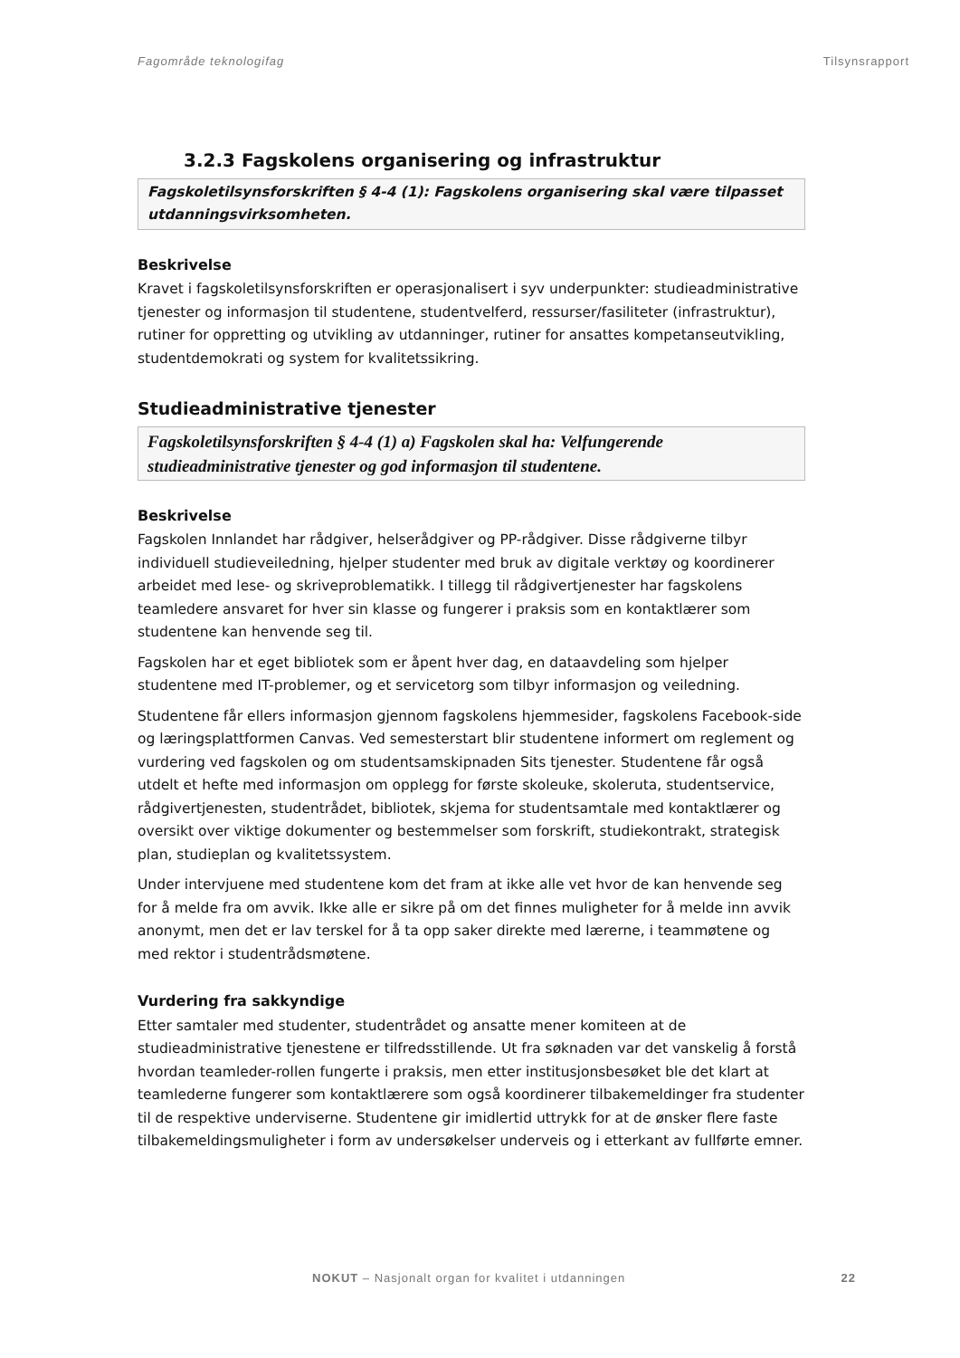Fagområde teknologifag Tilsynsrapport
3.2.3 Fagskolens organisering og infrastruktur
Fagskoletilsynsforskriften § 4-4 (1): Fagskolens organisering skal være tilpasset utdanningsvirksomheten.
Beskrivelse
Kravet i fagskoletilsynsforskriften er operasjonalisert i syv underpunkter: studieadministrative tjenester og informasjon til studentene, studentvelferd, ressurser/fasiliteter (infrastruktur), rutiner for oppretting og utvikling av utdanninger, rutiner for ansattes kompetanseutvikling, studentdemokrati og system for kvalitetssikring.
Studieadministrative tjenester
Fagskoletilsynsforskriften § 4-4 (1) a) Fagskolen skal ha: Velfungerende studieadministrative tjenester og god informasjon til studentene.
Beskrivelse
Fagskolen Innlandet har rådgiver, helserådgiver og PP-rådgiver. Disse rådgiverne tilbyr individuell studieveiledning, hjelper studenter med bruk av digitale verktøy og koordinerer arbeidet med lese- og skriveproblematikk. I tillegg til rådgivertjenester har fagskolens teamledere ansvaret for hver sin klasse og fungerer i praksis som en kontaktlærer som studentene kan henvende seg til.
Fagskolen har et eget bibliotek som er åpent hver dag, en dataavdeling som hjelper studentene med IT-problemer, og et servicetorg som tilbyr informasjon og veiledning.
Studentene får ellers informasjon gjennom fagskolens hjemmesider, fagskolens Facebook-side og læringsplattformen Canvas. Ved semesterstart blir studentene informert om reglement og vurdering ved fagskolen og om studentsamskipnaden Sits tjenester. Studentene får også utdelt et hefte med informasjon om opplegg for første skoleuke, skoleruta, studentservice, rådgivertjenesten, studentrådet, bibliotek, skjema for studentsamtale med kontaktlærer og oversikt over viktige dokumenter og bestemmelser som forskrift, studiekontrakt, strategisk plan, studieplan og kvalitetssystem.
Under intervjuene med studentene kom det fram at ikke alle vet hvor de kan henvende seg for å melde fra om avvik. Ikke alle er sikre på om det finnes muligheter for å melde inn avvik anonymt, men det er lav terskel for å ta opp saker direkte med lærerne, i teammøtene og med rektor i studentrådsmøtene.
Vurdering fra sakkyndige
Etter samtaler med studenter, studentrådet og ansatte mener komiteen at de studieadministrative tjenestene er tilfredsstillende. Ut fra søknaden var det vanskelig å forstå hvordan teamleder-rollen fungerte i praksis, men etter institusjonsbesøket ble det klart at teamlederne fungerer som kontaktlærere som også koordinerer tilbakemeldinger fra studenter til de respektive underviserne. Studentene gir imidlertid uttrykk for at de ønsker flere faste tilbakemeldingsmuligheter i form av undersøkelser underveis og i etterkant av fullførte emner.
NOKUT – Nasjonalt organ for kvalitet i utdanningen 22